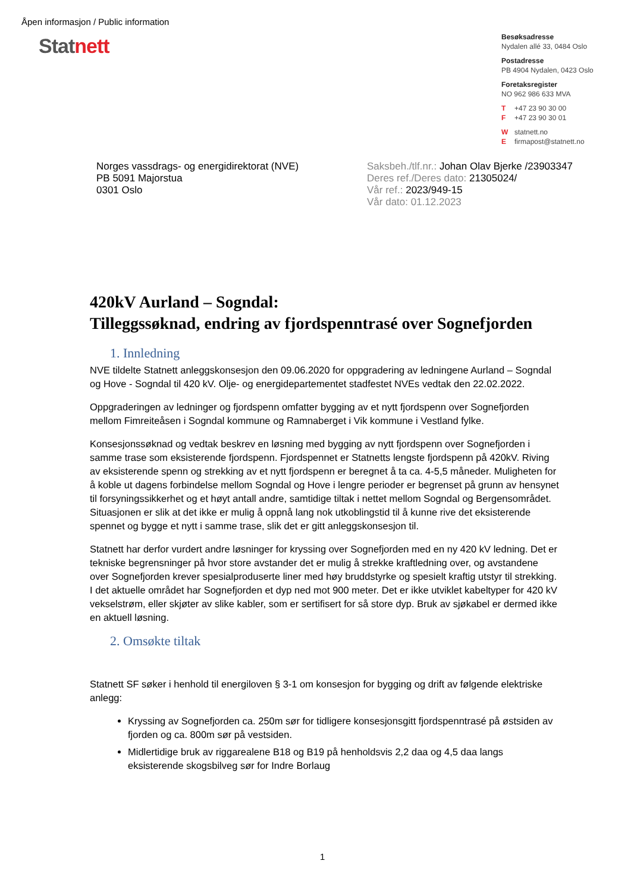Åpen informasjon / Public information
Stat nett
Besøksadresse
Nydalen allé 33, 0484 Oslo
Postadresse
PB 4904 Nydalen, 0423 Oslo
Foretaksregister
NO 962 986 633 MVA
T +47 23 90 30 00
F +47 23 90 30 01
Wstatnett.no
Efirmapost@statnett.no
Norges vassdrags- og energidirektorat (NVE)
PB 5091 Majorstua
0301 Oslo
Saksbeh./tlf.nr.: Johan Olav Bjerke /23903347
Deres ref./Deres dato: 21305024/
Vår ref.: 2023/949-15
Vår dato: 01.12.2023
420kV Aurland – Sogndal:
Tilleggssøknad, endring av fjordspenntrasé over Sognefjorden
1. Innledning
NVE tildelte Statnett anleggskonsesjon den 09.06.2020 for oppgradering av ledningene Aurland – Sogndal og Hove - Sogndal til 420 kV. Olje- og energidepartementet stadfestet NVEs vedtak den 22.02.2022.
Oppgraderingen av ledninger og fjordspenn omfatter bygging av et nytt fjordspenn over Sognefjorden mellom Fimreiteåsen i Sogndal kommune og Ramnaberget i Vik kommune i Vestland fylke.
Konsesjonssøknad og vedtak beskrev en løsning med bygging av nytt fjordspenn over Sognefjorden i samme trase som eksisterende fjordspenn. Fjordspennet er Statnetts lengste fjordspenn på 420kV. Riving av eksisterende spenn og strekking av et nytt fjordspenn er beregnet å ta ca. 4-5,5 måneder. Muligheten for å koble ut dagens forbindelse mellom Sogndal og Hove i lengre perioder er begrenset på grunn av hensynet til forsyningssikkerhet og et høyt antall andre, samtidige tiltak i nettet mellom Sogndal og Bergensområdet. Situasjonen er slik at det ikke er mulig å oppnå lang nok utkoblingstid til å kunne rive det eksisterende spennet og bygge et nytt i samme trase, slik det er gitt anleggskonsesjon til.
Statnett har derfor vurdert andre løsninger for kryssing over Sognefjorden med en ny 420 kV ledning. Det er tekniske begrensninger på hvor store avstander det er mulig å strekke kraftledning over, og avstandene over Sognefjorden krever spesialproduserte liner med høy bruddstyrke og spesielt kraftig utstyr til strekking. I det aktuelle området har Sognefjorden et dyp ned mot 900 meter. Det er ikke utviklet kabeltyper for 420 kV vekselstrøm, eller skjøter av slike kabler, som er sertifisert for så store dyp. Bruk av sjøkabel er dermed ikke en aktuell løsning.
2. Omsøkte tiltak
Statnett SF søker i henhold til energiloven § 3-1 om konsesjon for bygging og drift av følgende elektriske anlegg:
Kryssing av Sognefjorden ca. 250m sør for tidligere konsesjonsgitt fjordspenntrasé på østsiden av fjorden og ca. 800m sør på vestsiden.
Midlertidige bruk av riggarealene B18 og B19 på henholdsvis 2,2 daa og 4,5 daa langs eksisterende skogsbilveg sør for Indre Borlaug
1